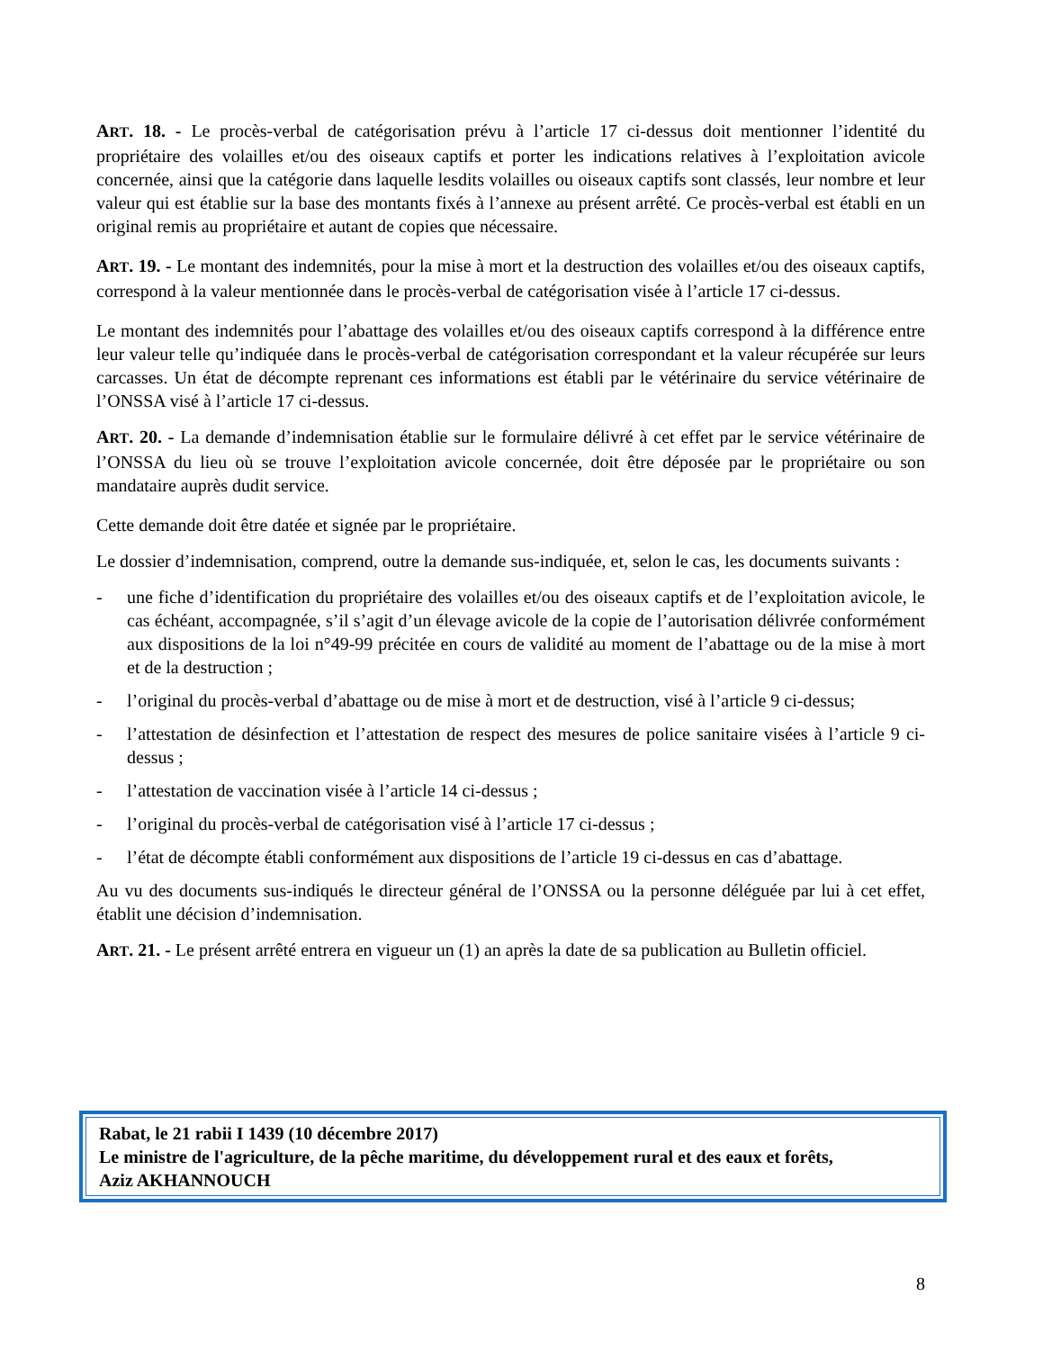ART. 18. - Le procès-verbal de catégorisation prévu à l’article 17 ci-dessus doit mentionner l’identité du propriétaire des volailles et/ou des oiseaux captifs et porter les indications relatives à l’exploitation avicole concernée, ainsi que la catégorie dans laquelle lesdits volailles ou oiseaux captifs sont classés, leur nombre et leur valeur qui est établie sur la base des montants fixés à l’annexe au présent arrêté. Ce procès-verbal est établi en un original remis au propriétaire et autant de copies que nécessaire.
ART. 19. - Le montant des indemnités, pour la mise à mort et la destruction des volailles et/ou des oiseaux captifs, correspond à la valeur mentionnée dans le procès-verbal de catégorisation visée à l’article 17 ci-dessus.
Le montant des indemnités pour l’abattage des volailles et/ou des oiseaux captifs correspond à la différence entre leur valeur telle qu’indiquée dans le procès-verbal de catégorisation correspondant et la valeur récupérée sur leurs carcasses. Un état de décompte reprenant ces informations est établi par le vétérinaire du service vétérinaire de l’ONSSA visé à l’article 17 ci-dessus.
ART. 20. - La demande d’indemnisation établie sur le formulaire délivré à cet effet par le service vétérinaire de l’ONSSA du lieu où se trouve l’exploitation avicole concernée, doit être déposée par le propriétaire ou son mandataire auprès dudit service.
Cette demande doit être datée et signée par le propriétaire.
Le dossier d’indemnisation, comprend, outre la demande sus-indiquée, et, selon le cas, les documents suivants :
- une fiche d’identification du propriétaire des volailles et/ou des oiseaux captifs et de l’exploitation avicole, le cas échéant, accompagnée, s’il s’agit d’un élevage avicole de la copie de l’autorisation délivrée conformément aux dispositions de la loi n°49-99 précitée en cours de validité au moment de l’abattage ou de la mise à mort et de la destruction ;
- l’original du procès-verbal d’abattage ou de mise à mort et de destruction, visé à l’article 9 ci-dessus;
- l’attestation de désinfection et l’attestation de respect des mesures de police sanitaire visées à l’article 9 ci-dessus ;
- l’attestation de vaccination visée à l’article 14 ci-dessus ;
- l’original du procès-verbal de catégorisation visé à l’article 17 ci-dessus ;
- l’état de décompte établi conformément aux dispositions de l’article 19 ci-dessus en cas d’abattage.
Au vu des documents sus-indiqués le directeur général de l’ONSSA ou la personne déléguée par lui à cet effet, établit une décision d’indemnisation.
ART. 21. - Le présent arrêté entrera en vigueur un (1) an après la date de sa publication au Bulletin officiel.
Rabat, le 21 rabii I 1439 (10 décembre 2017)
Le ministre de l'agriculture, de la pêche maritime, du développement rural et des eaux et forêts,
Aziz AKHANNOUCH
8